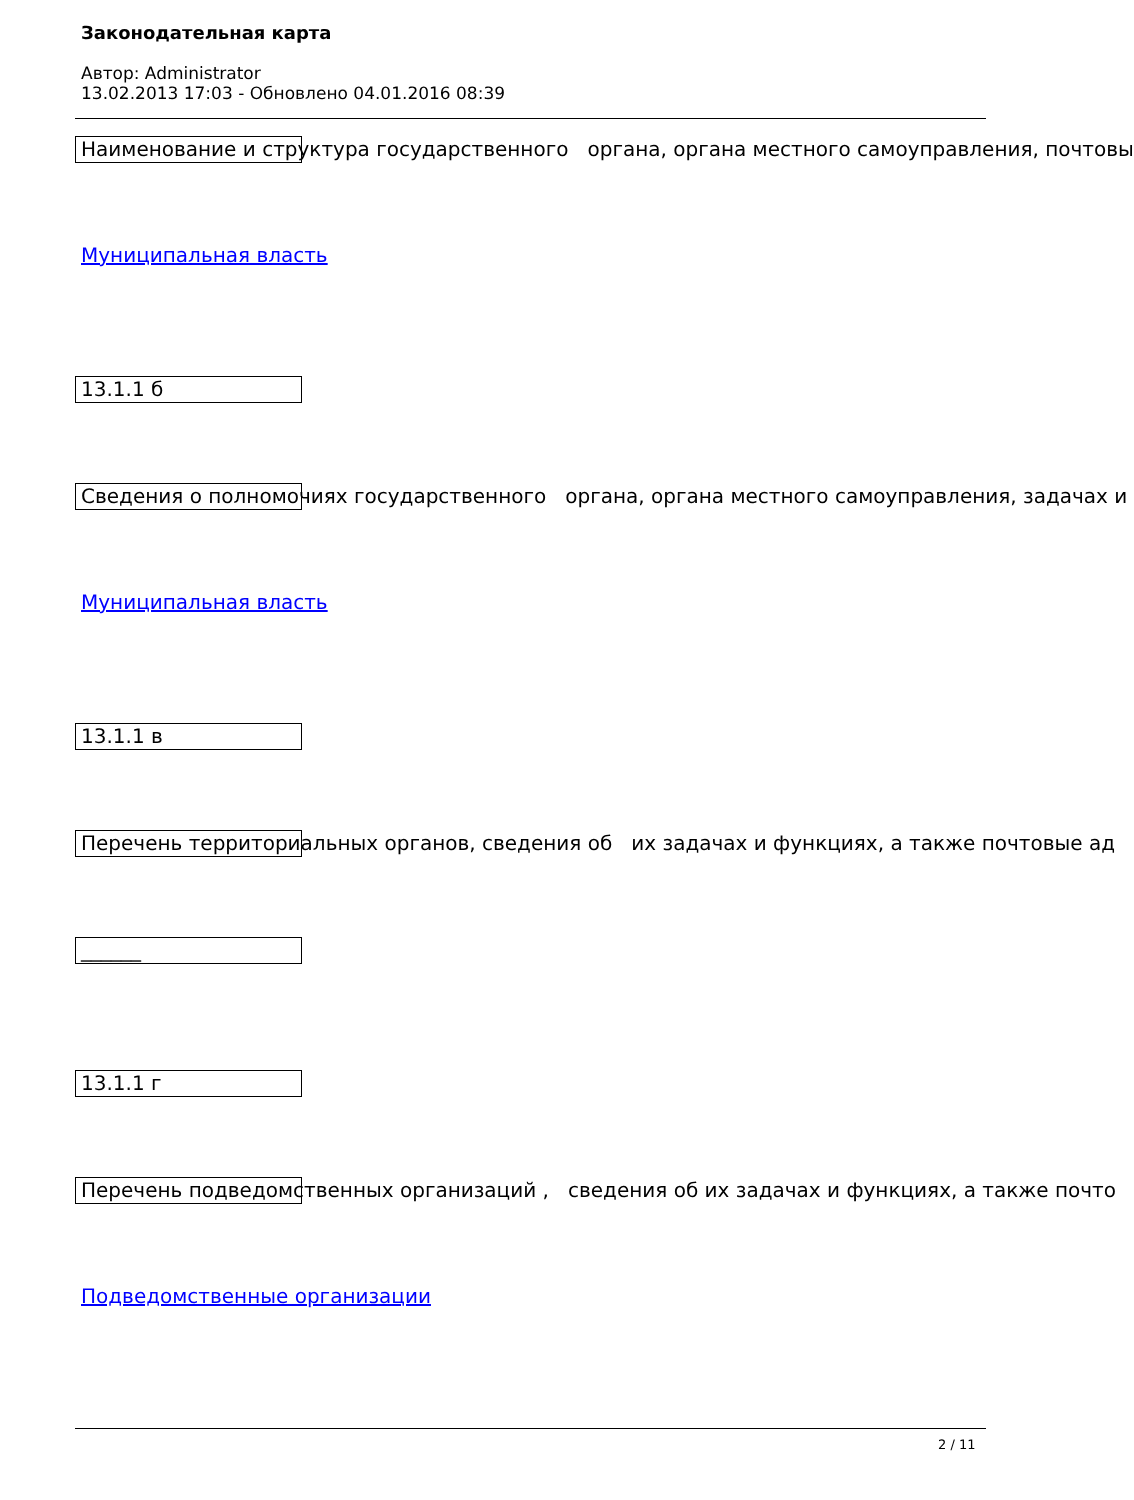Законодательная карта
Автор: Administrator
13.02.2013 17:03 - Обновлено 04.01.2016 08:39
Наименование и структура государственного органа, органа местного самоуправления, почтовы
Муниципальная власть
13.1.1 б
Сведения о полномочиях государственного органа, органа местного самоуправления, задачах и
Муниципальная власть
13.1.1 в
Перечень территориальных органов, сведения об их задачах и функциях, а также почтовые ад
______
13.1.1 г
Перечень подведомственных организаций , сведения об их задачах и функциях, а также почто
Подведомственные организации
2 / 11